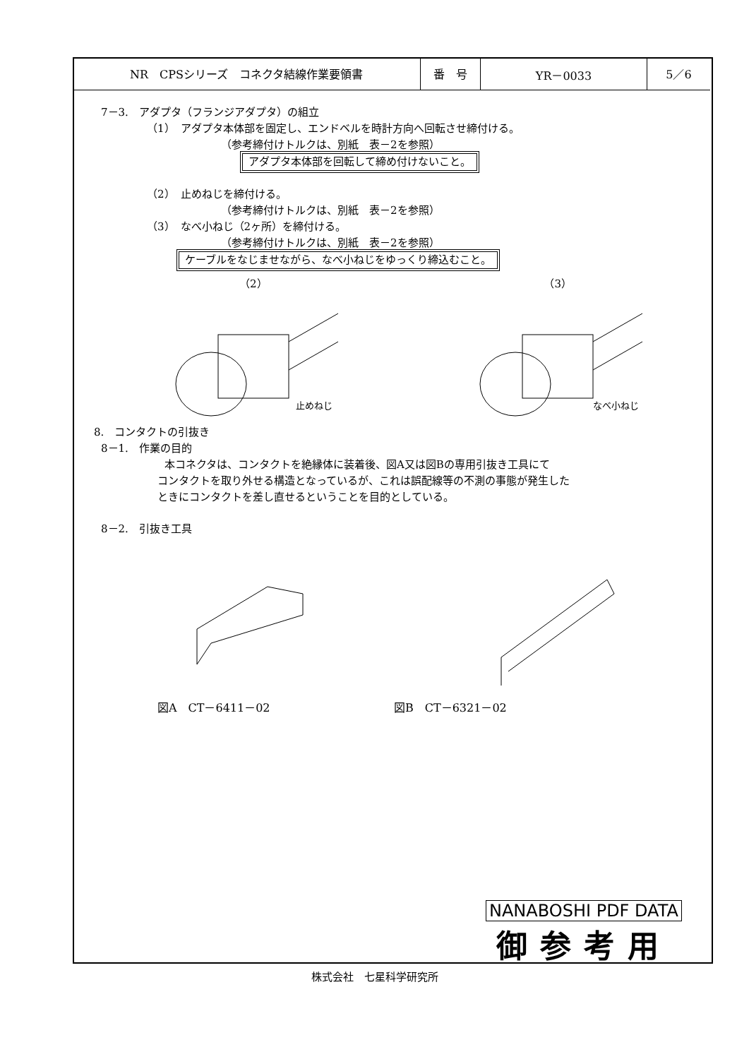| NR CPSシリーズ コネクタ結線作業要領書 | 番 号 | YR－0033 | 5／6 |
7－3.　アダプタ（フランジアダプタ）の組立
（1）　アダプタ本体部を固定し、エンドベルを時計方向へ回転させ締付ける。
（参考締付けトルクは、別紙　表－2を参照）
アダプタ本体部を回転して締め付けないこと。
（2）　止めねじを締付ける。
（参考締付けトルクは、別紙　表－2を参照）
（3）　なべ小ねじ（2ヶ所）を締付ける。
（参考締付けトルクは、別紙　表－2を参照）
ケーブルをなじませながら、なべ小ねじをゆっくり締込むこと。
（2）
止めねじ
（3）
なべ小ねじ
8.　コンタクトの引抜き
8－1.　作業の目的
本コネクタは、コンタクトを絶縁体に装着後、図A又は図Bの専用引抜き工具にて
コンタクトを取り外せる構造となっているが、これは誤配線等の不測の事態が発生した
ときにコンタクトを差し直せるということを目的としている。
8－2.　引抜き工具
図A　CT－6411－02 図B　CT－6321－02
NANABOSHI PDF DATA
御参考用
株式会社　七星科学研究所